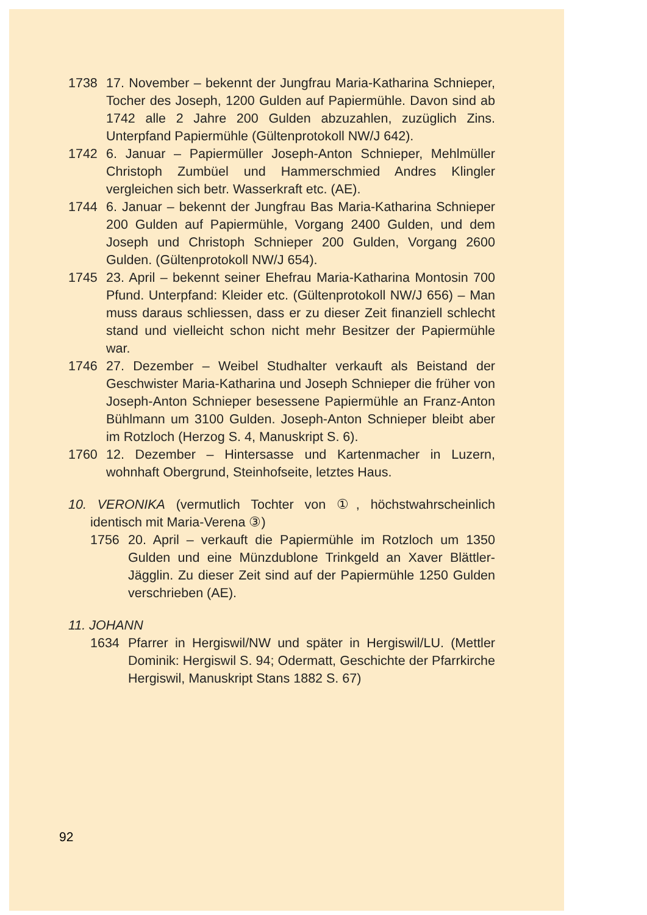1738 17. November – bekennt der Jungfrau Maria-Katharina Schnieper, Tocher des Joseph, 1200 Gulden auf Papiermühle. Davon sind ab 1742 alle 2 Jahre 200 Gulden abzuzahlen, zuzüglich Zins. Unterpfand Papiermühle (Gültenprotokoll NW/J 642).
1742 6. Januar – Papiermüller Joseph-Anton Schnieper, Mehlmüller Christoph Zumbüel und Hammerschmied Andres Klingler vergleichen sich betr. Wasserkraft etc. (AE).
1744 6. Januar – bekennt der Jungfrau Bas Maria-Katharina Schnieper 200 Gulden auf Papiermühle, Vorgang 2400 Gulden, und dem Joseph und Christoph Schnieper 200 Gulden, Vorgang 2600 Gulden. (Gültenprotokoll NW/J 654).
1745 23. April – bekennt seiner Ehefrau Maria-Katharina Montosin 700 Pfund. Unterpfand: Kleider etc. (Gültenprotokoll NW/J 656) – Man muss daraus schliessen, dass er zu dieser Zeit finanziell schlecht stand und vielleicht schon nicht mehr Besitzer der Papiermühle war.
1746 27. Dezember – Weibel Studhalter verkauft als Beistand der Geschwister Maria-Katharina und Joseph Schnieper die früher von Joseph-Anton Schnieper besessene Papiermühle an Franz-Anton Bühlmann um 3100 Gulden. Joseph-Anton Schnieper bleibt aber im Rotzloch (Herzog S. 4, Manuskript S. 6).
1760 12. Dezember – Hintersasse und Kartenmacher in Luzern, wohnhaft Obergrund, Steinhofseite, letztes Haus.
10. VERONIKA (vermutlich Tochter von ①, höchstwahrscheinlich identisch mit Maria-Verena ③)
1756 20. April – verkauft die Papiermühle im Rotzloch um 1350 Gulden und eine Münzdublone Trinkgeld an Xaver Blättler-Jägglin. Zu dieser Zeit sind auf der Papiermühle 1250 Gulden verschrieben (AE).
11. JOHANN
1634 Pfarrer in Hergiswil/NW und später in Hergiswil/LU. (Mettler Dominik: Hergiswil S. 94; Odermatt, Geschichte der Pfarrkirche Hergiswil, Manuskript Stans 1882 S. 67)
92